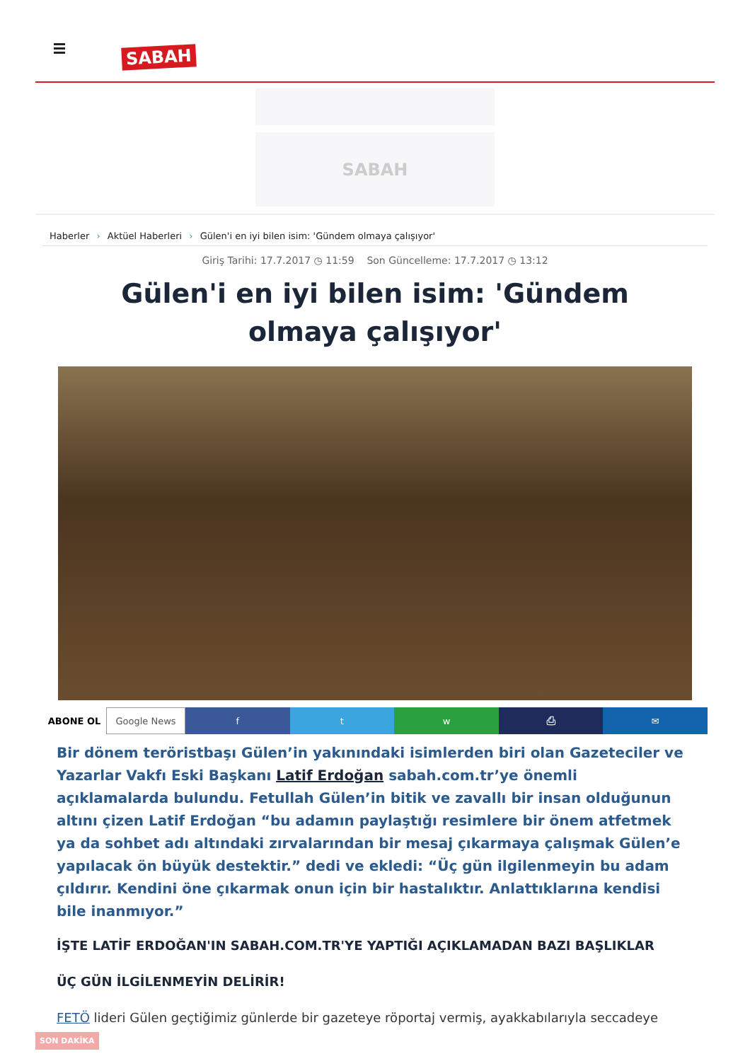SABAH
SABAH
Haberler › Aktüel Haberleri › Gülen'i en iyi bilen isim: 'Gündem olmaya çalışıyor'
Giriş Tarihi: 17.7.2017 ◷ 11:59 Son Güncelleme: 17.7.2017 ◷ 13:12
Gülen'i en iyi bilen isim: 'Gündem olmaya çalışıyor'
ABONE OL Google News f t w ⎙ ✉
Bir dönem teröristbaşı Gülen’in yakınındaki isimlerden biri olan Gazeteciler ve Yazarlar Vakfı Eski Başkanı Latif Erdoğan sabah.com.tr’ye önemli açıklamalarda bulundu. Fetullah Gülen’in bitik ve zavallı bir insan olduğunun altını çizen Latif Erdoğan “bu adamın paylaştığı resimlere bir önem atfetmek ya da sohbet adı altındaki zırvalarından bir mesaj çıkarmaya çalışmak Gülen’e yapılacak ön büyük destektir.” dedi ve ekledi: “Üç gün ilgilenmeyin bu adam çıldırır. Kendini öne çıkarmak onun için bir hastalıktır. Anlattıklarına kendisi bile inanmıyor.”
İŞTE LATİF ERDOĞAN'IN SABAH.COM.TR'YE YAPTIĞI AÇIKLAMADAN BAZI BAŞLIKLAR
ÜÇ GÜN İLGİLENMEYİN DELİRİR!
FETÖ lideri Gülen geçtiğimiz günlerde bir gazeteye röportaj vermiş, ayakkabılarıyla seccadeye
SON DAKİKA